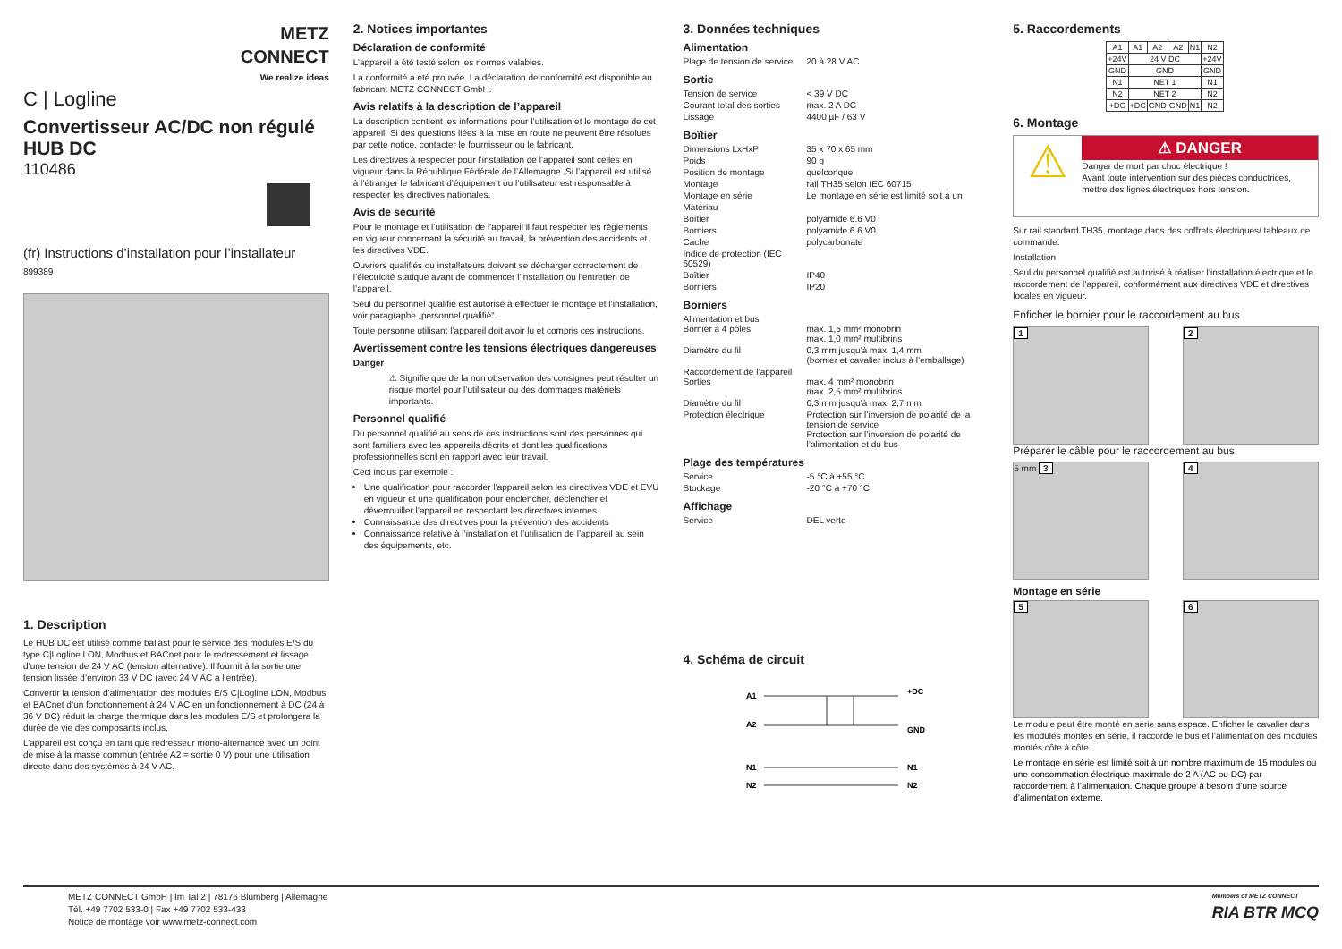METZ
CONNECT
We realize ideas
C | Logline
Convertisseur AC/DC non régulé
HUB DC
110486
(fr) Instructions d’installation pour l’installateur 899389
1. Description
Le HUB DC est utilisé comme ballast pour le service des modules E/S du type C|Logline LON, Modbus et BACnet pour le redressement et lissage d’une tension de 24 V AC (tension alternative). Il fournit à la sortie une tension lissée d’environ 33 V DC (avec 24 V AC à l’entrée).
Convertir la tension d’alimentation des modules E/S C|Logline LON, Modbus et BACnet d’un fonctionnement à 24 V AC en un fonctionnement à DC (24 à 36 V DC) réduit la charge thermique dans les modules E/S et prolongera la durée de vie des composants inclus.
L’appareil est conçu en tant que redresseur mono-alternance avec un point de mise à la masse commun (entrée A2 = sortie 0 V) pour une utilisation directe dans des systèmes à 24 V AC.
2. Notices importantes
Déclaration de conformité
L’appareil a été testé selon les normes valables.
La conformité a été prouvée. La déclaration de conformité est disponible au fabricant METZ CONNECT GmbH.
Avis relatifs à la description de l’appareil
La description contient les informations pour l’utilisation et le montage de cet appareil. Si des questions liées à la mise en route ne peuvent être résolues par cette notice, contacter le fournisseur ou le fabricant.
Les directives à respecter pour l’installation de l’appareil sont celles en vigueur dans la République Fédérale de l’Allemagne. Si l’appareil est utilisé à l’étranger le fabricant d’équipement ou l’utilisateur est responsable à respecter les directives nationales.
Avis de sécurité
Pour le montage et l’utilisation de l’appareil il faut respecter les règlements en vigueur concernant la sécurité au travail, la prévention des accidents et les directives VDE.
Ouvriers qualifiés ou installateurs doivent se décharger correctement de l’électricité statique avant de commencer l’installation ou l’entretien de l’appareil.
Seul du personnel qualifié est autorisé à effectuer le montage et l’installation, voir paragraphe „personnel qualifié“.
Toute personne utilisant l’appareil doit avoir lu et compris ces instructions.
Avertissement contre les tensions électriques dangereuses
Danger
⚠ Signifie que de la non observation des consignes peut résulter un risque mortel pour l’utilisateur ou des dommages matériels importants.
Personnel qualifié
Du personnel qualifié au sens de ces instructions sont des personnes qui sont familiers avec les appareils décrits et dont les qualifications professionnelles sont en rapport avec leur travail.
Ceci inclus par exemple :
Une qualification pour raccorder l’appareil selon les directives VDE et EVU en vigueur et une qualification pour enclencher, déclencher et déverrouiller l’appareil en respectant les directives internes
Connaissance des directives pour la prévention des accidents
Connaissance relative à l’installation et l’utilisation de l’appareil au sein des équipements, etc.
3. Données techniques
Alimentation
| Plage de tension de service | 20 à 28 V AC |
Sortie
| Tension de service | < 39 V DC |
| Courant total des sorties | max. 2 A DC |
| Lissage | 4400 µF / 63 V |
Boîtier
| Dimensions LxHxP | 35 x 70 x 65 mm |
| Poids | 90 g |
| Position de montage | quelconque |
| Montage | rail TH35 selon IEC 60715 |
| Montage en série | Le montage en série est limité soit à un |
| Matériau | |
| Boîtier | polyamide 6.6 V0 |
| Borniers | polyamide 6.6 V0 |
| Cache | polycarbonate |
| Indice de protection (IEC 60529) | |
| Boîtier | IP40 |
| Borniers | IP20 |
Borniers
| Alimentation et bus Bornier à 4 pôles | max. 1,5 mm² monobrin max. 1,0 mm² multibrins |
| Diamètre du fil | 0,3 mm jusqu’à max. 1,4 mm (bornier et cavalier inclus à l’emballage) |
| Raccordement de l’appareil Sorties | max. 4 mm² monobrin max. 2,5 mm² multibrins |
| Diamètre du fil | 0,3 mm jusqu’à max. 2,7 mm |
| Protection électrique | Protection sur l’inversion de polarité de la tension de service Protection sur l’inversion de polarité de l’alimentation et du bus |
Plage des températures
| Service | -5 °C à +55 °C |
| Stockage | -20 °C à +70 °C |
Affichage
| Service | DEL verte |
4. Schéma de circuit
A1
A2
N1
N2
+DC
GND
N1
N2
5. Raccordements
| A1 | A1 | A2 | A2 | N1 | N2 |
| +24V | 24 V DC | | | | +24V |
| GND | GND | | | | GND |
| N1 | NET 1 | | | | N1 |
| N2 | NET 2 | | | | N2 |
| +DC | +DC | GND | GND | N1 | N2 |
6. Montage
⚠
⚠ DANGER
Danger de mort par choc électrique !
Avant toute intervention sur des pièces conductrices, mettre des lignes électriques hors tension.
Sur rail standard TH35, montage dans des coffrets électriques/ tableaux de commande.
Installation
Seul du personnel qualifié est autorisé à réaliser l’installation électrique et le raccordement de l’appareil, conformément aux directives VDE et directives locales en vigueur.
Enficher le bornier pour le raccordement au bus
1 2
Préparer le câble pour le raccordement au bus
5 mm 3 4
Montage en série
5 6
Le module peut être monté en série sans espace. Enficher le cavalier dans les modules montés en série, il raccorde le bus et l’alimentation des modules montés côte à côte.
Le montage en série est limité soit à un nombre maximum de 15 modules ou une consommation électrique maximale de 2 A (AC ou DC) par raccordement à l’alimentation. Chaque groupe à besoin d’une source d’alimentation externe.
METZ CONNECT GmbH | Im Tal 2 | 78176 Blumberg | Allemagne
Tél. +49 7702 533-0 | Fax +49 7702 533-433
Notice de montage voir www.metz-connect.com
Members of METZ CONNECT
RIA BTR MCQ